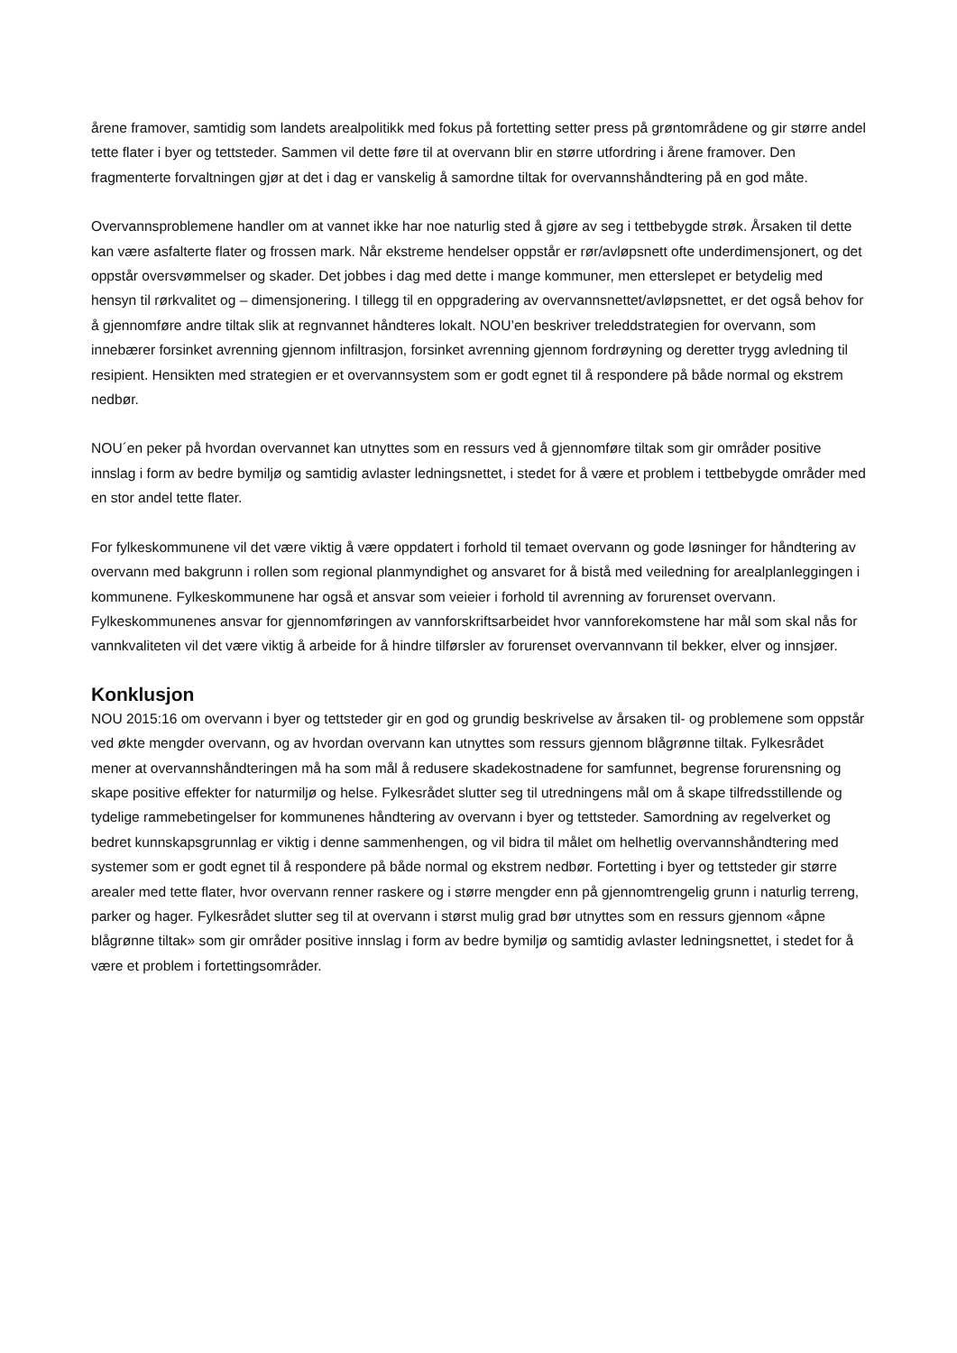årene framover, samtidig som landets arealpolitikk med fokus på fortetting setter press på grøntområdene og gir større andel tette flater i byer og tettsteder. Sammen vil dette føre til at overvann blir en større utfordring i årene framover. Den fragmenterte forvaltningen gjør at det i dag er vanskelig å samordne tiltak for overvannshåndtering på en god måte.
Overvannsproblemene handler om at vannet ikke har noe naturlig sted å gjøre av seg i tettbebygde strøk. Årsaken til dette kan være asfalterte flater og frossen mark. Når ekstreme hendelser oppstår er rør/avløpsnett ofte underdimensjonert, og det oppstår oversvømmelser og skader. Det jobbes i dag med dette i mange kommuner, men etterslepet er betydelig med hensyn til rørkvalitet og – dimensjonering. I tillegg til en oppgradering av overvannsnettet/avløpsnettet, er det også behov for å gjennomføre andre tiltak slik at regnvannet håndteres lokalt. NOU’en beskriver treleddstrategien for overvann, som innebærer forsinket avrenning gjennom infiltrasjon, forsinket avrenning gjennom fordrøyning og deretter trygg avledning til resipient. Hensikten med strategien er et overvannsystem som er godt egnet til å respondere på både normal og ekstrem nedbør.
NOU´en peker på hvordan overvannet kan utnyttes som en ressurs ved å gjennomføre tiltak som gir områder positive innslag i form av bedre bymiljø og samtidig avlaster ledningsnettet, i stedet for å være et problem i tettbebygde områder med en stor andel tette flater.
For fylkeskommunene vil det være viktig å være oppdatert i forhold til temaet overvann og gode løsninger for håndtering av overvann med bakgrunn i rollen som regional planmyndighet og ansvaret for å bistå med veiledning for arealplanleggingen i kommunene. Fylkeskommunene har også et ansvar som veieier i forhold til avrenning av forurenset overvann. Fylkeskommunenes ansvar for gjennomføringen av vannforskriftsarbeidet hvor vannforekomstene har mål som skal nås for vannkvaliteten vil det være viktig å arbeide for å hindre tilførsler av forurenset overvannvann til bekker, elver og innsjøer.
Konklusjon
NOU 2015:16 om overvann i byer og tettsteder gir en god og grundig beskrivelse av årsaken til- og problemene som oppstår ved økte mengder overvann, og av hvordan overvann kan utnyttes som ressurs gjennom blågrønne tiltak. Fylkesrådet mener at overvannshåndteringen må ha som mål å redusere skadekostnadene for samfunnet, begrense forurensning og skape positive effekter for naturmiljø og helse. Fylkesrådet slutter seg til utredningens mål om å skape tilfredsstillende og tydelige rammebetingelser for kommunenes håndtering av overvann i byer og tettsteder. Samordning av regelverket og bedret kunnskapsgrunnlag er viktig i denne sammenhengen, og vil bidra til målet om helhetlig overvannshåndtering med systemer som er godt egnet til å respondere på både normal og ekstrem nedbør. Fortetting i byer og tettsteder gir større arealer med tette flater, hvor overvann renner raskere og i større mengder enn på gjennomtrengelig grunn i naturlig terreng, parker og hager. Fylkesrådet slutter seg til at overvann i størst mulig grad bør utnyttes som en ressurs gjennom «åpne blågrønne tiltak» som gir områder positive innslag i form av bedre bymiljø og samtidig avlaster ledningsnettet, i stedet for å være et problem i fortettingsområder.